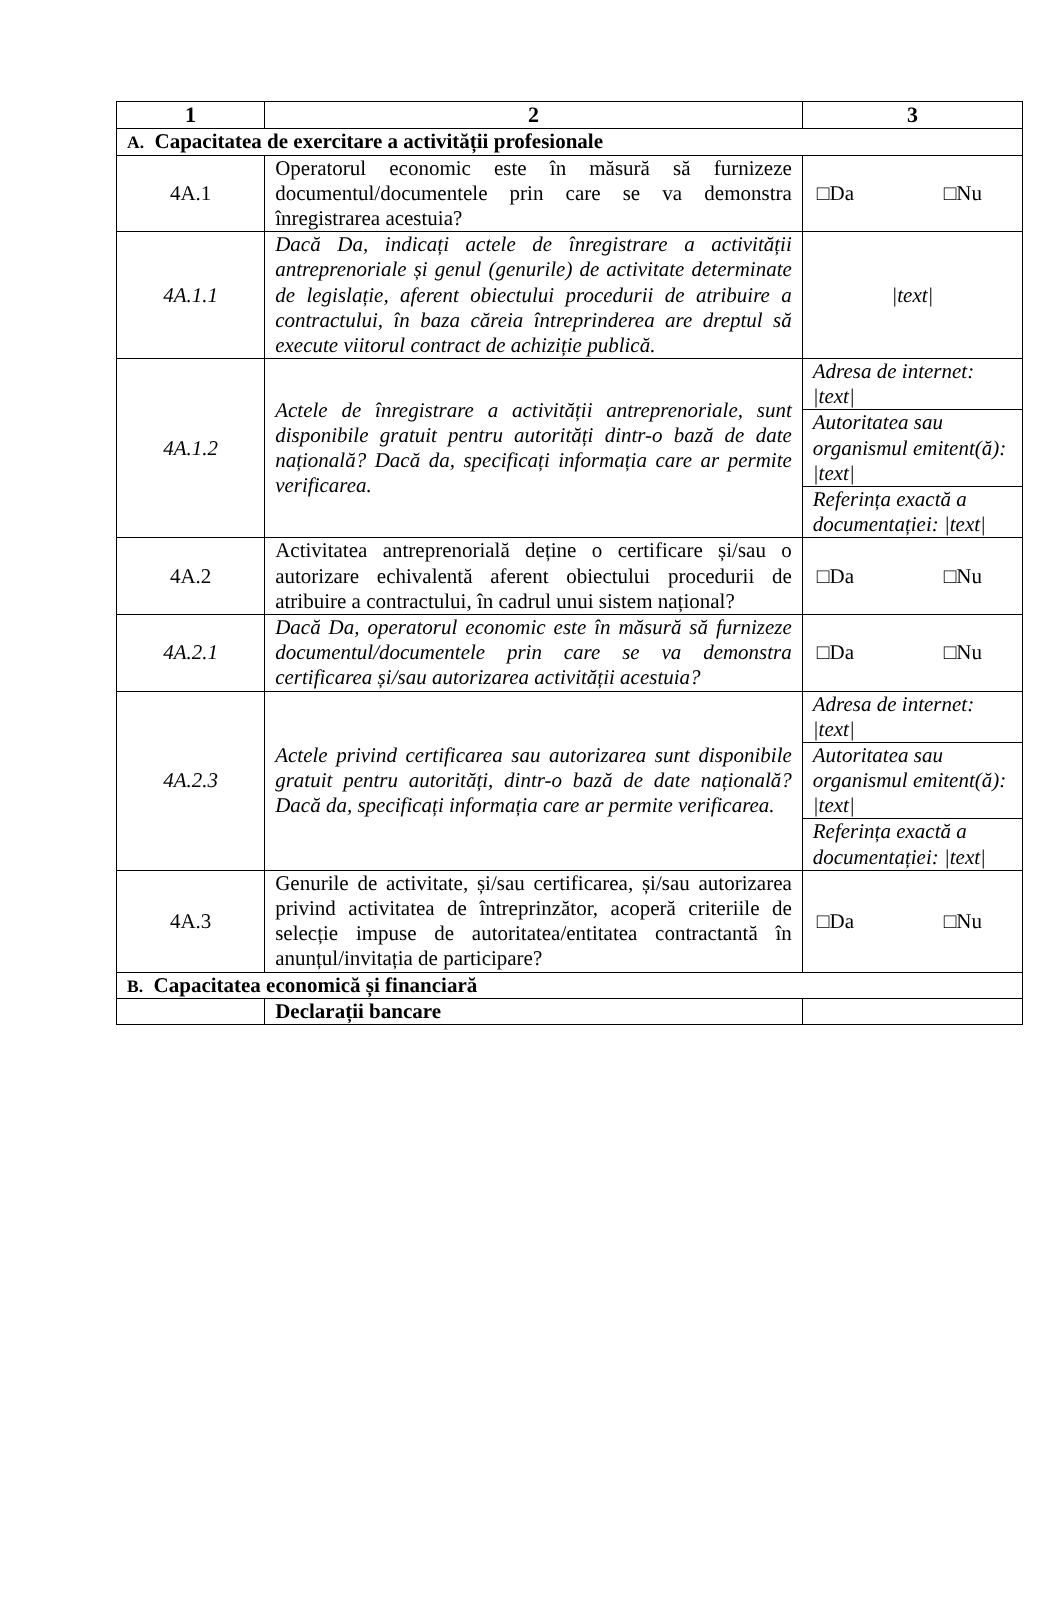| 1 | 2 | 3 |
| --- | --- | --- |
| A. Capacitatea de exercitare a activității profesionale | | |
| 4A.1 | Operatorul economic este în măsură să furnizeze documentul/documentele prin care se va demonstra înregistrarea acestuia? | □Da □Nu |
| 4A.1.1 | Dacă Da, indicați actele de înregistrare a activității antreprenoriale și genul (genurile) de activitate determinate de legislație, aferent obiectului procedurii de atribuire a contractului, în baza căreia întreprinderea are dreptul să execute viitorul contract de achiziție publică. | /text/ |
| 4A.1.2 | Actele de înregistrare a activității antreprenoriale, sunt disponibile gratuit pentru autorități dintr-o bază de date națională? Dacă da, specificați informația care ar permite verificarea. | Adresa de internet: /text/ |
| | | Autoritatea sau organismul emitent(ă): /text/ |
| | | Referința exactă a documentației: /text/ |
| 4A.2 | Activitatea antreprenorială deține o certificare și/sau o autorizare echivalentă aferent obiectului procedurii de atribuire a contractului, în cadrul unui sistem național? | □Da □Nu |
| 4A.2.1 | Dacă Da, operatorul economic este în măsură să furnizeze documentul/documentele prin care se va demonstra certificarea și/sau autorizarea activității acestuia? | □Da □Nu |
| 4A.2.3 | Actele privind certificarea sau autorizarea sunt disponibile gratuit pentru autorități, dintr-o bază de date națională? Dacă da, specificați informația care ar permite verificarea. | Adresa de internet: /text/ |
| | | Autoritatea sau organismul emitent(ă): /text/ |
| | | Referința exactă a documentației: /text/ |
| 4A.3 | Genurile de activitate, și/sau certificarea, și/sau autorizarea privind activitatea de întreprinzător, acoperă criteriile de selecție impuse de autoritatea/entitatea contractantă în anunțul/invitația de participare? | □Da □Nu |
| B. Capacitatea economică și financiară | | |
| | Declarații bancare | |